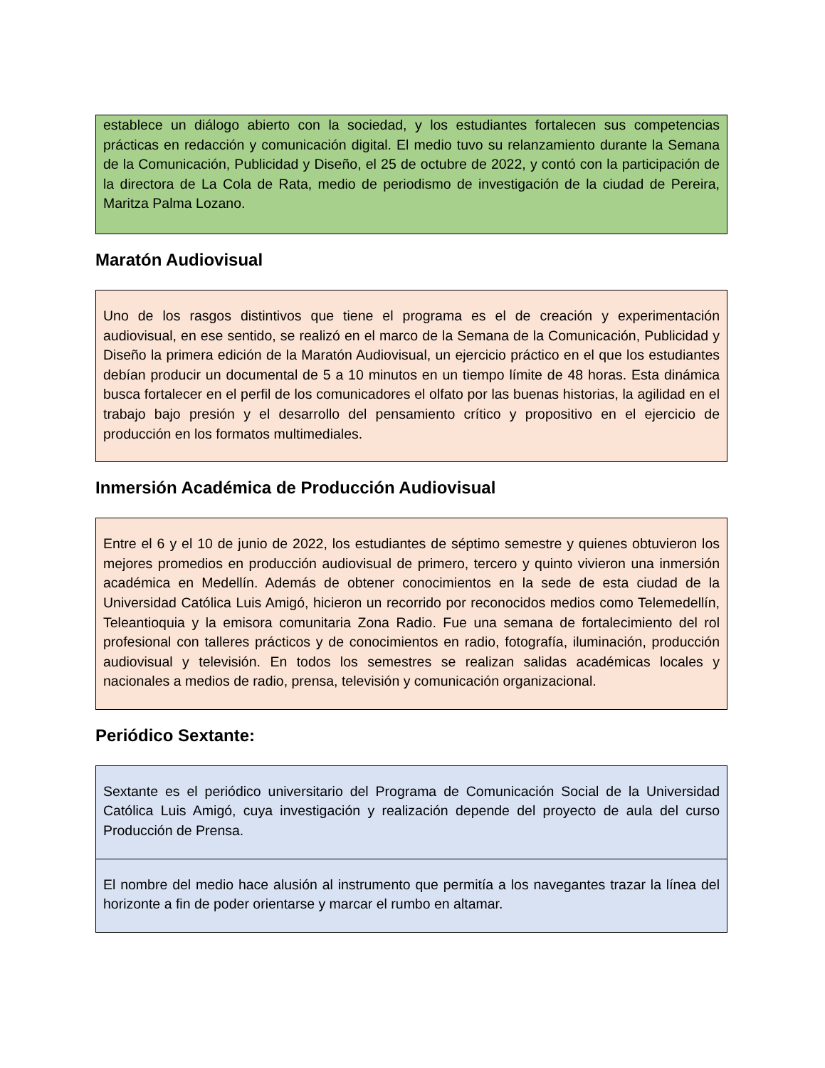establece un diálogo abierto con la sociedad, y los estudiantes fortalecen sus competencias prácticas en redacción y comunicación digital. El medio tuvo su relanzamiento durante la Semana de la Comunicación, Publicidad y Diseño, el 25 de octubre de 2022, y contó con la participación de la directora de La Cola de Rata, medio de periodismo de investigación de la ciudad de Pereira, Maritza Palma Lozano.
Maratón Audiovisual
Uno de los rasgos distintivos que tiene el programa es el de creación y experimentación audiovisual, en ese sentido, se realizó en el marco de la Semana de la Comunicación, Publicidad y Diseño la primera edición de la Maratón Audiovisual, un ejercicio práctico en el que los estudiantes debían producir un documental de 5 a 10 minutos en un tiempo límite de 48 horas. Esta dinámica busca fortalecer en el perfil de los comunicadores el olfato por las buenas historias, la agilidad en el trabajo bajo presión y el desarrollo del pensamiento crítico y propositivo en el ejercicio de producción en los formatos multimediales.
Inmersión Académica de Producción Audiovisual
Entre el 6 y el 10 de junio de 2022, los estudiantes de séptimo semestre y quienes obtuvieron los mejores promedios en producción audiovisual de primero, tercero y quinto vivieron una inmersión académica en Medellín. Además de obtener conocimientos en la sede de esta ciudad de la Universidad Católica Luis Amigó, hicieron un recorrido por reconocidos medios como Telemedellín, Teleantioquia y la emisora comunitaria Zona Radio. Fue una semana de fortalecimiento del rol profesional con talleres prácticos y de conocimientos en radio, fotografía, iluminación, producción audiovisual y televisión. En todos los semestres se realizan salidas académicas locales y nacionales a medios de radio, prensa, televisión y comunicación organizacional.
Periódico Sextante:
Sextante es el periódico universitario del Programa de Comunicación Social de la Universidad Católica Luis Amigó, cuya investigación y realización depende del proyecto de aula del curso Producción de Prensa.
El nombre del medio hace alusión al instrumento que permitía a los navegantes trazar la línea del horizonte a fin de poder orientarse y marcar el rumbo en altamar.